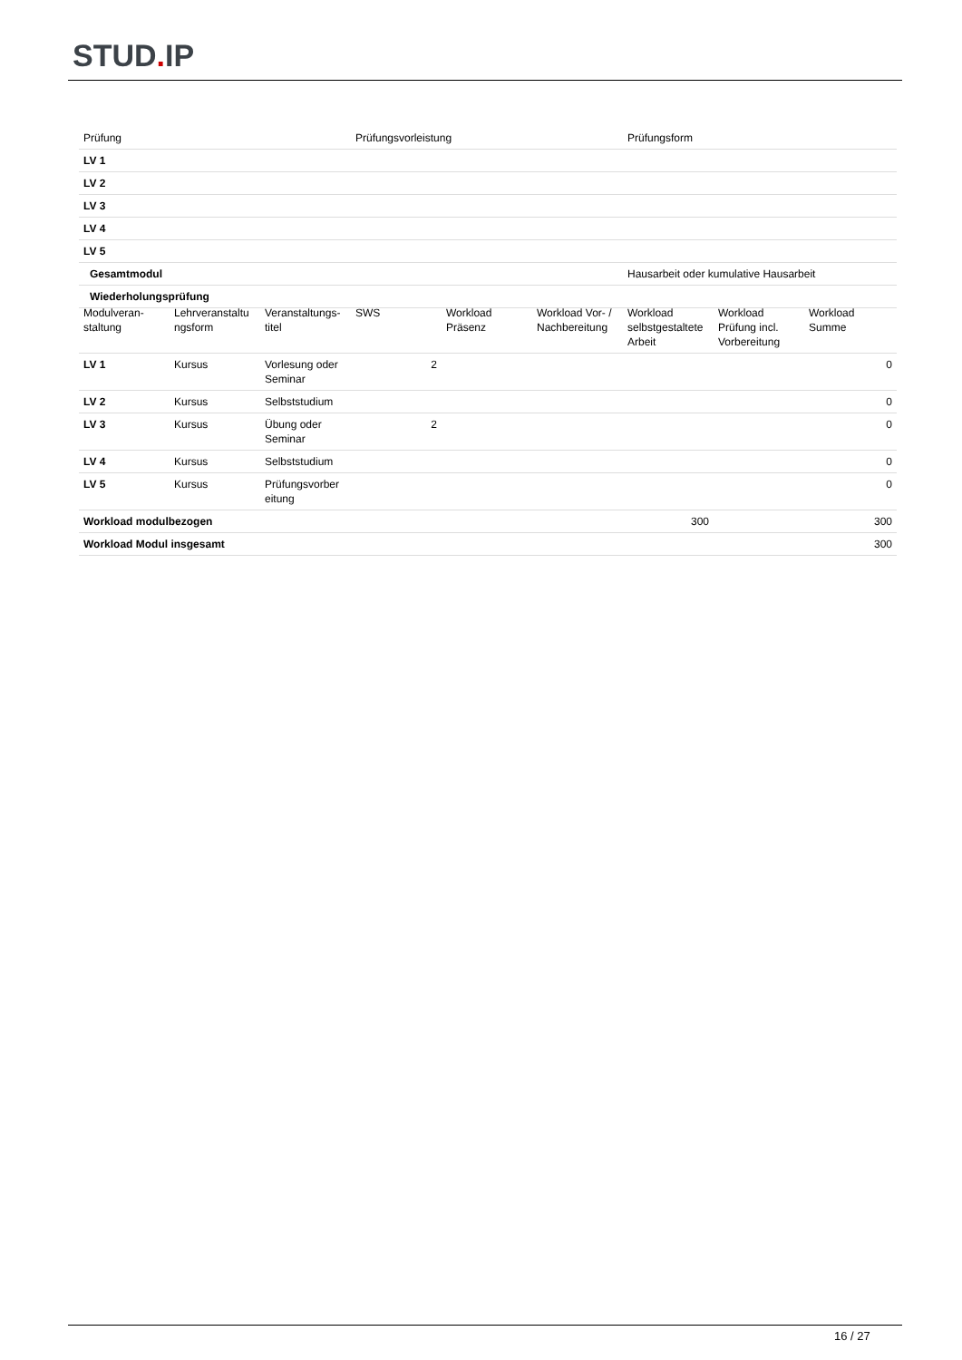STUD. IP
| Prüfung | Prüfungsvorleistung | Prüfungsform |
| --- | --- | --- |
| LV 1 | | |
| LV 2 | | |
| LV 3 | | |
| LV 4 | | |
| LV 5 | | |
| Gesamtmodul | | Hausarbeit oder kumulative Hausarbeit |
| Wiederholungsprüfung | | |
| Modulveran- staltung | Lehrveranstaltu ngsform | Veranstaltungs- titel | SWS | Workload Präsenz | Workload Vor- / Nachbereitung | Workload selbstgestaltete Arbeit | Workload Prüfung incl. Vorbereitung | Workload Summe |
| --- | --- | --- | --- | --- | --- | --- | --- | --- |
| LV 1 | Kursus | Vorlesung oder Seminar | 2 | | | | | 0 |
| LV 2 | Kursus | Selbststudium | | | | | | 0 |
| LV 3 | Kursus | Übung oder Seminar | 2 | | | | | 0 |
| LV 4 | Kursus | Selbststudium | | | | | | 0 |
| LV 5 | Kursus | Prüfungsvorber eitung | | | | | | 0 |
| Workload modulbezogen | | | | | | 300 | | 300 |
| Workload Modul insgesamt | | | | | | | | 300 |
16 / 27